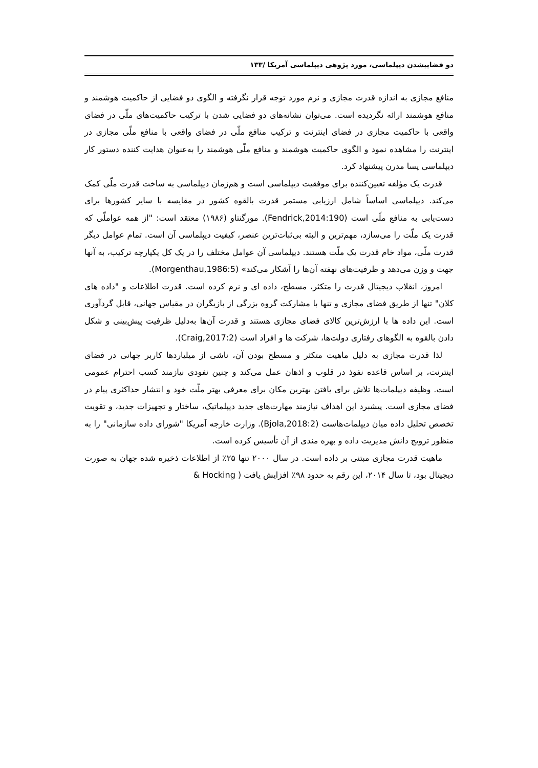دو فضاییشدن دیپلماسی، مورد پژوهی دیپلماسی آمریکا /۱۳۳
منافع مجازی به اندازه قدرت مجازی و نرم مورد توجه قرار نگرفته و الگوی دو فضایی از حاکمیت هوشمند و منافع هوشمند ارائه نگردیده است. می‌توان نشانه‌های دو فضایی شدن با ترکیب حاکمیت‌های ملّی در فضای واقعی با حاکمیت مجازی در فضای اینترنت و ترکیب منافع ملّی در فضای واقعی با منافع ملّی مجازی در اینترنت را مشاهده نمود و الگوی حاکمیت هوشمند و منافع ملّی هوشمند را به‌عنوان هدایت کننده دستور کار دیپلماسی پسا مدرن پیشنهاد کرد.
قدرت یک مؤلفه تعیین‌کننده برای موفقیت دیپلماسی است و هم‌زمان دیپلماسی به ساخت قدرت ملّی کمک می‌کند. دیپلماسی اساساً شامل ارزیابی مستمر قدرت بالقوه کشور در مقایسه با سایر کشورها برای دست‌یابی به منافع ملّی است (Fendrick,2014:190). مورگنتاو (۱۹۸۶) معتقد است: "از همه عواملّی که قدرت یک ملّت را می‌سازد، مهم‌ترین و البته بی‌ثبات‌ترین عنصر، کیفیت دیپلماسی آن است. تمام عوامل دیگر قدرت ملّی، مواد خام قدرت یک ملّت هستند. دیپلماسی آن عوامل مختلف را در یک کل یکپارچه ترکیب، به آنها جهت و وزن می‌دهد و ظرفیت‌های نهفته آن‌ها را آشکار می‌کند» (Morgenthau,1986:5).
امروز، انقلاب دیجیتال قدرت را متکثر، مسطح، داده ای و نرم کرده است. قدرت اطلاعات و "داده های کلان" تنها از طریق فضای مجازی و تنها با مشارکت گروه بزرگی از بازیگران در مقیاس جهانی، قابل گردآوری است. این داده ها با ارزش‌ترین کالای فضای مجازی هستند و قدرت آن‌ها به‌دلیل ظرفیت پیش‌بینی و شکل دادن بالقوه به الگوهای رفتاری دولت‌ها، شرکت ها و افراد است (Craig,2017:2).
لذا قدرت مجازی به دلیل ماهیت متکثر و مسطح بودن آن، ناشی از میلیاردها کاربر جهانی در فضای اینترنت، بر اساس قاعده نفوذ در قلوب و اذهان عمل می‌کند و چنین نفودی نیازمند کسب احترام عمومی است. وظیفه دیپلمات‌ها تلاش برای یافتن بهترین مکان برای معرفی بهتر ملّت خود و انتشار حداکثری پیام در فضای مجازی است. پیشبرد این اهداف نیازمند مهارت‌های جدید دیپلماتیک، ساختار و تجهیزات جدید، و تقویت تخصص تحلیل داده میان دیپلمات‌هاست (Bjola,2018:2). وزارت خارجه آمریکا "شورای داده سازمانی" را به منظور ترویج دانش مدیریت داده و بهره مندی از آن تأسیس کرده است.
ماهیت قدرت مجازی مبتنی بر داده است. در سال ۲۰۰۰ تنها ۲۵٪ از اطلاعات ذخیره شده جهان به صورت دیجیتال بود، تا سال ۲۰۱۴، این رقم به حدود ۹۸٪ افزایش یافت ( Hocking &